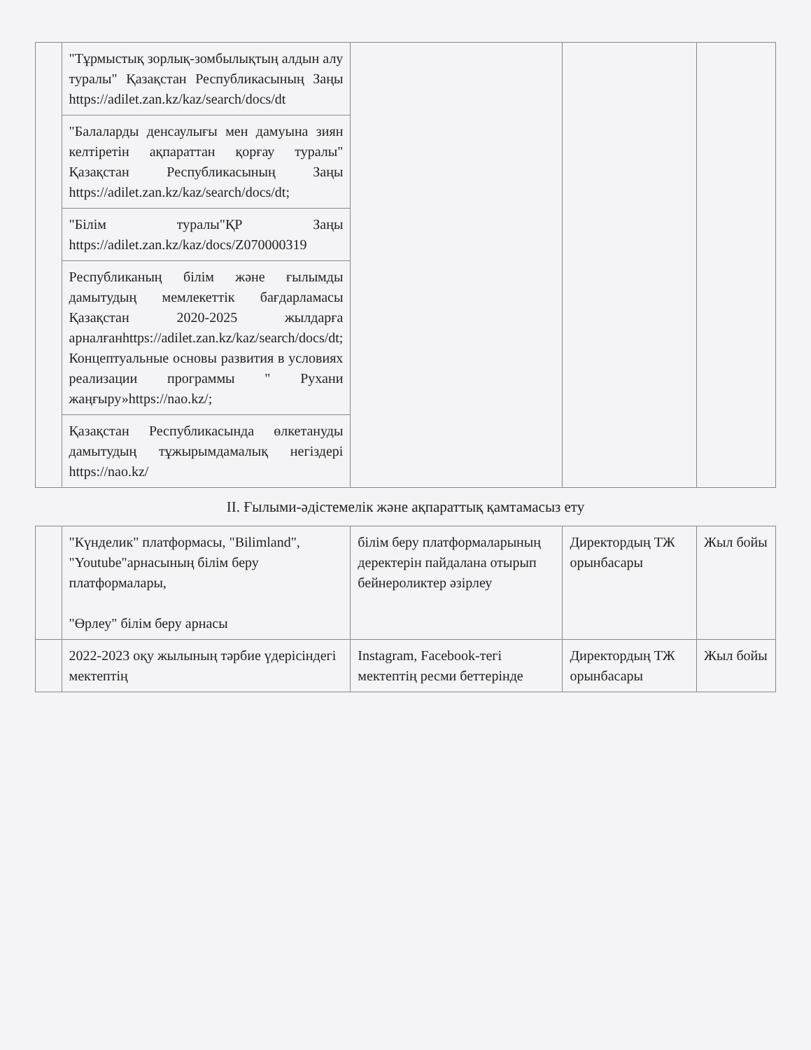| | "Тұрмыстық зорлық-зомбылықтың алдын алу туралы" Қазақстан Республикасының Заңы https://adilet.zan.kz/kaz/search/docs/dt | | | |
| | "Балаларды денсаулығы мен дамуына зиян келтіретін ақпараттан қорғау туралы" Қазақстан Республикасының Заңы https://adilet.zan.kz/kaz/search/docs/dt; | | | |
| | "Білім туралы"ҚР Заңы https://adilet.zan.kz/kaz/docs/Z070000319 | | | |
| | Республиканың білім және ғылымды дамытудың мемлекеттік бағдарламасы Қазақстан 2020-2025 жылдарға арналған https://adilet.zan.kz/kaz/search/docs/dt; Концептуальные основы развития в условиях реализации программы " Рухани жаңғыру» https://nao.kz/; | | | |
| | Қазақстан Республикасында өлкетануды дамытудың тұжырымдамалық негіздері https://nao.kz/ | | | |
| ІІ. Ғылыми-әдістемелік және ақпараттық қамтамасыз ету | | | | |
| | "Күнделик" платформасы, "Bilimland", "Youtube"арнасының білім беру платформалары, "Өрлеу" білім беру арнасы | білім беру платформаларының деректерін пайдалана отырып бейнероликтер әзірлеу | Директордың ТЖ орынбасары | Жыл бойы |
| | 2022-2023 оқу жылының тәрбие үдерісіндегі мектептің | Instagram, Facebook-тегі мектептің ресми беттерінде | Директордың ТЖ орынбасары | Жыл бойы |